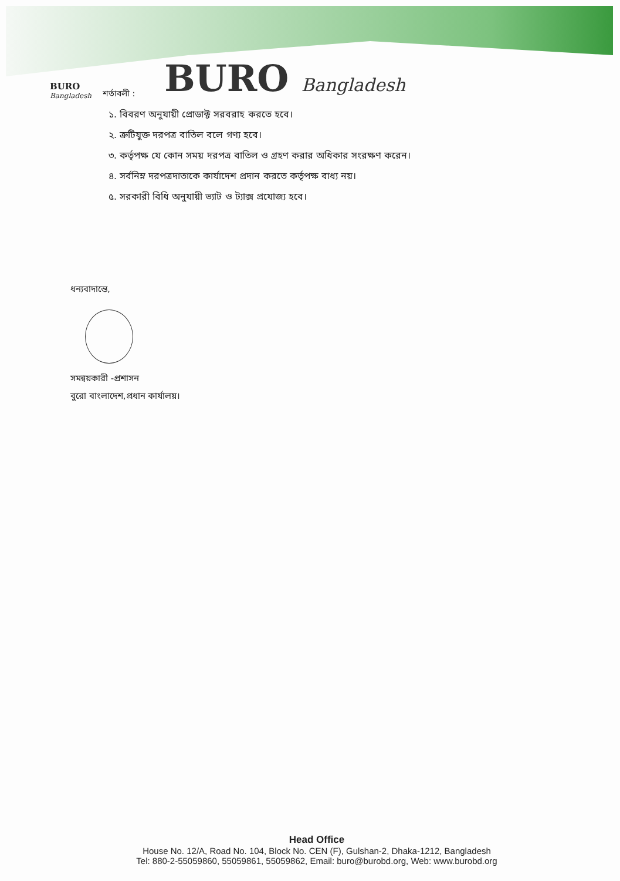BURO
Bangladesh
শর্তাবলী :
BURO Bangladesh
১. বিবরণ অনুযায়ী প্রোডাক্ট সরবরাহ করতে হবে।
২. ত্রুটিযুক্ত দরপত্র বাতিল বলে গণ্য হবে।
৩. কর্তৃপক্ষ যে কোন সময় দরপত্র বাতিল ও গ্রহণ করার অধিকার সংরক্ষণ করেন।
৪. সর্বনিম্ন দরপত্রদাতাকে কার্যাদেশ প্রদান করতে কর্তৃপক্ষ বাধ্য নয়।
৫. সরকারী বিধি অনুযায়ী ভ্যাট ও ট্যাক্স প্রযোজ্য হবে।
ধন্যবাদান্তে,
সমন্বয়কারী -প্রশাসন
বুরো বাংলাদেশ,প্রধান কার্যালয়।
Head Office
House No. 12/A, Road No. 104, Block No. CEN (F), Gulshan-2, Dhaka-1212, Bangladesh
Tel: 880-2-55059860, 55059861, 55059862, Email: buro@burobd.org, Web: www.burobd.org